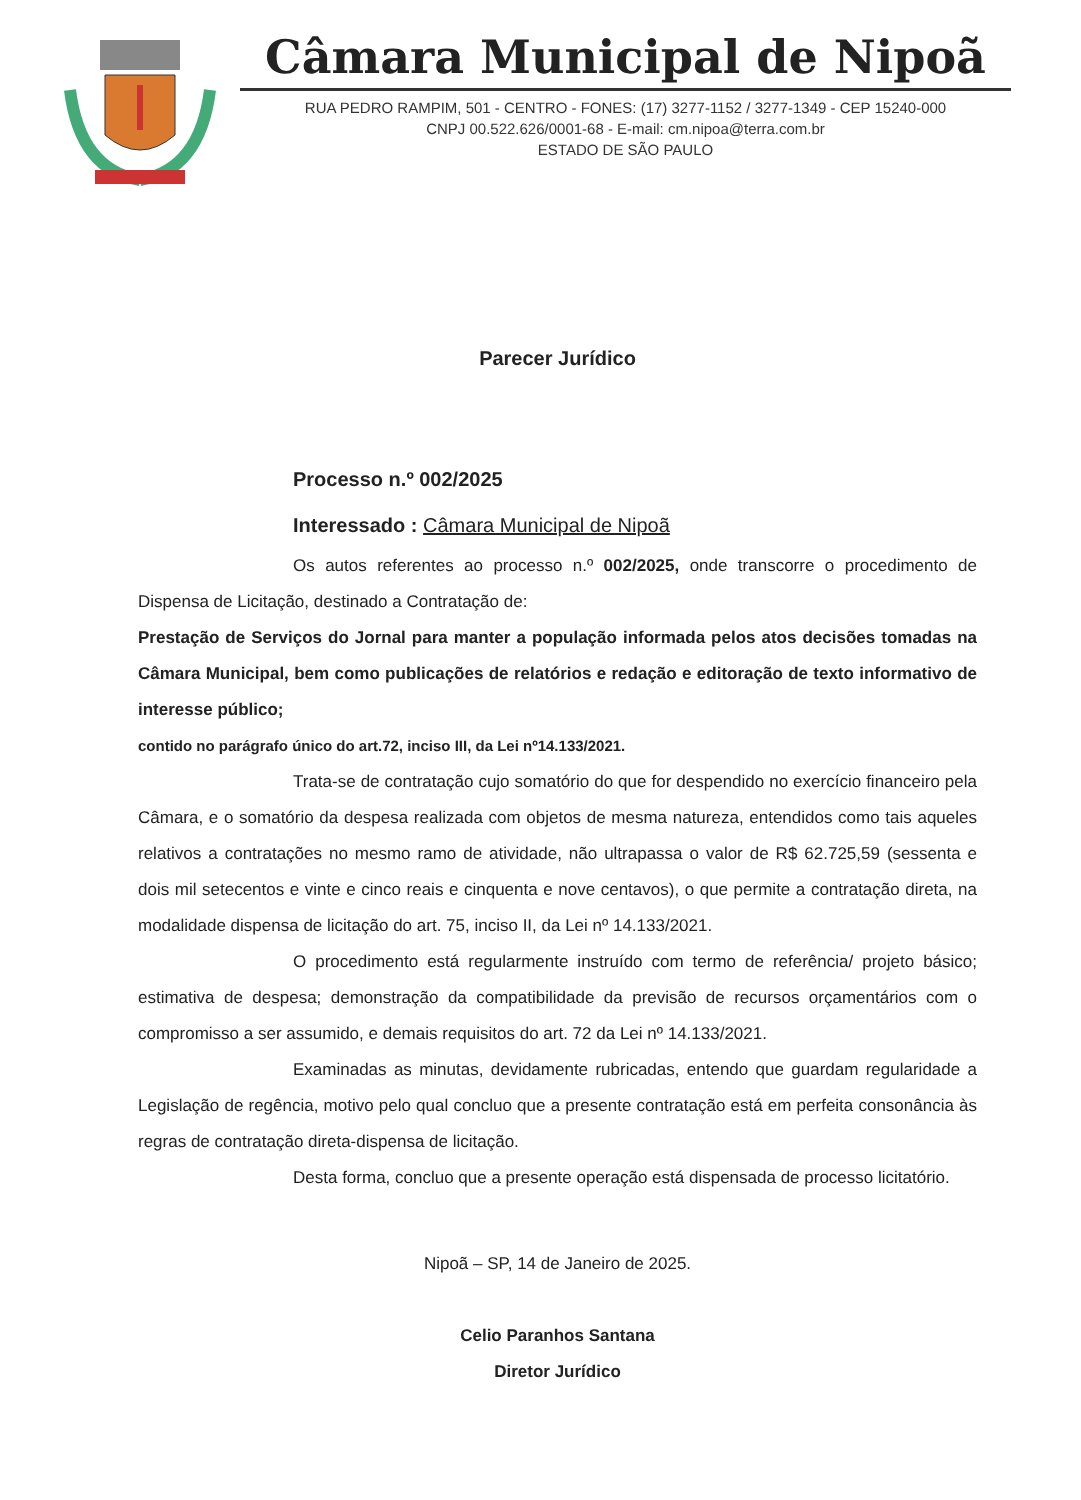Câmara Municipal de Nipoã
RUA PEDRO RAMPIM, 501 - CENTRO - FONES: (17) 3277-1152 / 3277-1349 - CEP 15240-000
CNPJ 00.522.626/0001-68 - E-mail: cm.nipoa@terra.com.br
ESTADO DE SÃO PAULO
Parecer Jurídico
Processo n.º 002/2025
Interessado : Câmara Municipal de Nipoã
Os autos referentes ao processo n.º 002/2025, onde transcorre o procedimento de Dispensa de Licitação, destinado a Contratação de:
Prestação de Serviços do Jornal para manter a população informada pelos atos decisões tomadas na Câmara Municipal, bem como publicações de relatórios e redação e editoração de texto informativo de interesse público;
contido no parágrafo único do art.72, inciso III, da Lei nº14.133/2021.
Trata-se de contratação cujo somatório do que for despendido no exercício financeiro pela Câmara, e o somatório da despesa realizada com objetos de mesma natureza, entendidos como tais aqueles relativos a contratações no mesmo ramo de atividade, não ultrapassa o valor de R$ 62.725,59 (sessenta e dois mil setecentos e vinte e cinco reais e cinquenta e nove centavos), o que permite a contratação direta, na modalidade dispensa de licitação do art. 75, inciso II, da Lei nº 14.133/2021.
O procedimento está regularmente instruído com termo de referência/ projeto básico; estimativa de despesa; demonstração da compatibilidade da previsão de recursos orçamentários com o compromisso a ser assumido, e demais requisitos do art. 72 da Lei nº 14.133/2021.
Examinadas as minutas, devidamente rubricadas, entendo que guardam regularidade a Legislação de regência, motivo pelo qual concluo que a presente contratação está em perfeita consonância às regras de contratação direta-dispensa de licitação.
Desta forma, concluo que a presente operação está dispensada de processo licitatório.
Nipoã – SP, 14 de Janeiro de 2025.
Celio Paranhos Santana
Diretor Jurídico